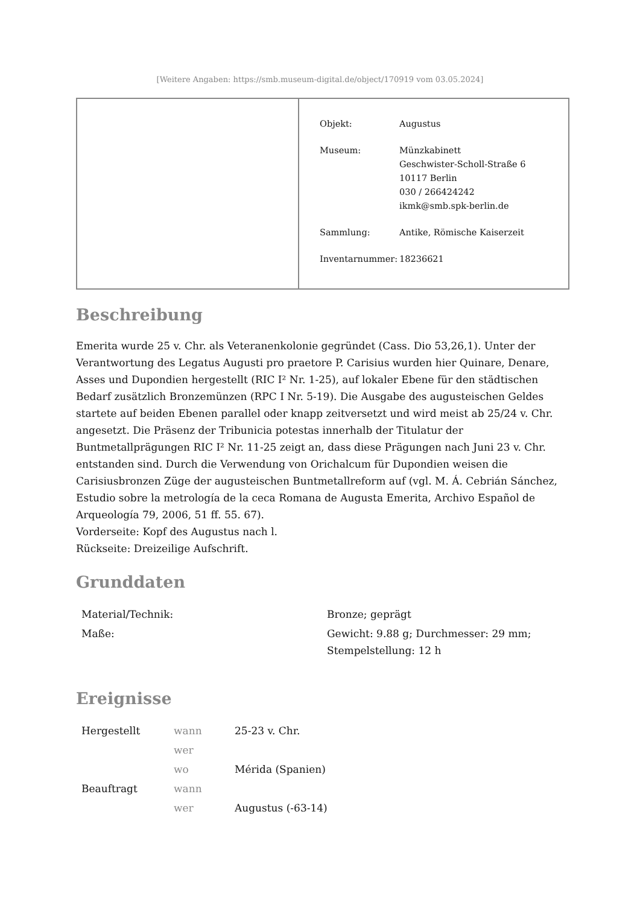[Weitere Angaben: https://smb.museum-digital.de/object/170919 vom 03.05.2024]
| Objekt: | Augustus |
| Museum: | Münzkabinett Geschwister-Scholl-Straße 6 10117 Berlin 030 / 266424242 ikmk@smb.spk-berlin.de |
| Sammlung: | Antike, Römische Kaiserzeit |
| Inventarnummer: | 18236621 |
Beschreibung
Emerita wurde 25 v. Chr. als Veteranenkolonie gegründet (Cass. Dio 53,26,1). Unter der Verantwortung des Legatus Augusti pro praetore P. Carisius wurden hier Quinare, Denare, Asses und Dupondien hergestellt (RIC I² Nr. 1-25), auf lokaler Ebene für den städtischen Bedarf zusätzlich Bronzemünzen (RPC I Nr. 5-19). Die Ausgabe des augusteischen Geldes startete auf beiden Ebenen parallel oder knapp zeitversetzt und wird meist ab 25/24 v. Chr. angesetzt. Die Präsenz der Tribunicia potestas innerhalb der Titulatur der Buntmetallprägungen RIC I² Nr. 11-25 zeigt an, dass diese Prägungen nach Juni 23 v. Chr. entstanden sind. Durch die Verwendung von Orichalcum für Dupondien weisen die Carisiusbronzen Züge der augusteischen Buntmetallreform auf (vgl. M. Á. Cebrián Sánchez, Estudio sobre la metrología de la ceca Romana de Augusta Emerita, Archivo Español de Arqueología 79, 2006, 51 ff. 55. 67).
Vorderseite: Kopf des Augustus nach l.
Rückseite: Dreizeilige Aufschrift.
Grunddaten
| Material/Technik: | Bronze; geprägt |
| Maße: | Gewicht: 9.88 g; Durchmesser: 29 mm; Stempelstellung: 12 h |
Ereignisse
| Hergestellt | wann | 25-23 v. Chr. |
| | wer | |
| | wo | Mérida (Spanien) |
| Beauftragt | wann | |
| | wer | Augustus (-63-14) |